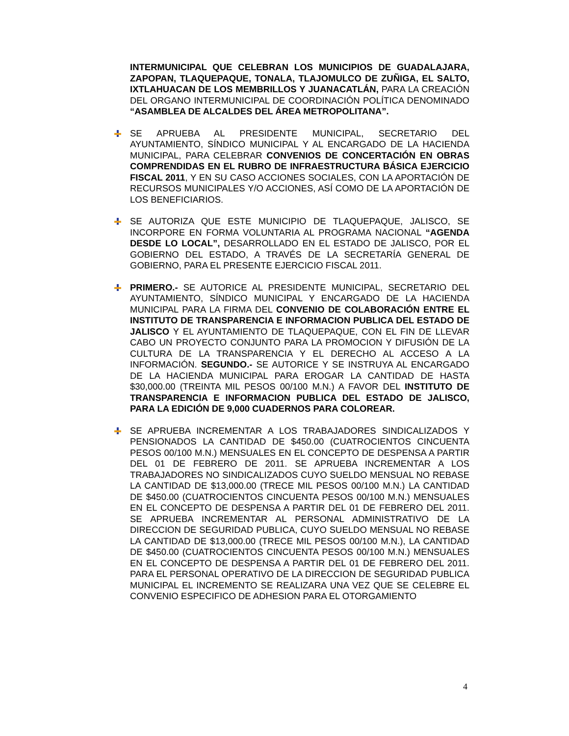INTERMUNICIPAL QUE CELEBRAN LOS MUNICIPIOS DE GUADALAJARA, ZAPOPAN, TLAQUEPAQUE, TONALA, TLAJOMULCO DE ZUÑIGA, EL SALTO, IXTLAHUACAN DE LOS MEMBRILLOS Y JUANACATLÁN, PARA LA CREACIÓN DEL ORGANO INTERMUNICIPAL DE COORDINACIÓN POLÍTICA DENOMINADO “ASAMBLEA DE ALCALDES DEL ÁREA METROPOLITANA”.
SE APRUEBA AL PRESIDENTE MUNICIPAL, SECRETARIO DEL AYUNTAMIENTO, SÍNDICO MUNICIPAL Y AL ENCARGADO DE LA HACIENDA MUNICIPAL, PARA CELEBRAR CONVENIOS DE CONCERTACIÓN EN OBRAS COMPRENDIDAS EN EL RUBRO DE INFRAESTRUCTURA BÁSICA EJERCICIO FISCAL 2011, Y EN SU CASO ACCIONES SOCIALES, CON LA APORTACIÓN DE RECURSOS MUNICIPALES Y/O ACCIONES, ASÍ COMO DE LA APORTACIÓN DE LOS BENEFICIARIOS.
SE AUTORIZA QUE ESTE MUNICIPIO DE TLAQUEPAQUE, JALISCO, SE INCORPORE EN FORMA VOLUNTARIA AL PROGRAMA NACIONAL “AGENDA DESDE LO LOCAL”, DESARROLLADO EN EL ESTADO DE JALISCO, POR EL GOBIERNO DEL ESTADO, A TRAVÉS DE LA SECRETARÍA GENERAL DE GOBIERNO, PARA EL PRESENTE EJERCICIO FISCAL 2011.
PRIMERO.- SE AUTORICE AL PRESIDENTE MUNICIPAL, SECRETARIO DEL AYUNTAMIENTO, SÍNDICO MUNICIPAL Y ENCARGADO DE LA HACIENDA MUNICIPAL PARA LA FIRMA DEL CONVENIO DE COLABORACIÓN ENTRE EL INSTITUTO DE TRANSPARENCIA E INFORMACION PUBLICA DEL ESTADO DE JALISCO Y EL AYUNTAMIENTO DE TLAQUEPAQUE, CON EL FIN DE LLEVAR CABO UN PROYECTO CONJUNTO PARA LA PROMOCION Y DIFUSIÓN DE LA CULTURA DE LA TRANSPARENCIA Y EL DERECHO AL ACCESO A LA INFORMACIÓN. SEGUNDO.- SE AUTORICE Y SE INSTRUYA AL ENCARGADO DE LA HACIENDA MUNICIPAL PARA EROGAR LA CANTIDAD DE HASTA $30,000.00 (TREINTA MIL PESOS 00/100 M.N.) A FAVOR DEL INSTITUTO DE TRANSPARENCIA E INFORMACION PUBLICA DEL ESTADO DE JALISCO, PARA LA EDICIÓN DE 9,000 CUADERNOS PARA COLOREAR.
SE APRUEBA INCREMENTAR A LOS TRABAJADORES SINDICALIZADOS Y PENSIONADOS LA CANTIDAD DE $450.00 (CUATROCIENTOS CINCUENTA PESOS 00/100 M.N.) MENSUALES EN EL CONCEPTO DE DESPENSA A PARTIR DEL 01 DE FEBRERO DE 2011. SE APRUEBA INCREMENTAR A LOS TRABAJADORES NO SINDICALIZADOS CUYO SUELDO MENSUAL NO REBASE LA CANTIDAD DE $13,000.00 (TRECE MIL PESOS 00/100 M.N.) LA CANTIDAD DE $450.00 (CUATROCIENTOS CINCUENTA PESOS 00/100 M.N.) MENSUALES EN EL CONCEPTO DE DESPENSA A PARTIR DEL 01 DE FEBRERO DEL 2011. SE APRUEBA INCREMENTAR AL PERSONAL ADMINISTRATIVO DE LA DIRECCION DE SEGURIDAD PUBLICA, CUYO SUELDO MENSUAL NO REBASE LA CANTIDAD DE $13,000.00 (TRECE MIL PESOS 00/100 M.N.), LA CANTIDAD DE $450.00 (CUATROCIENTOS CINCUENTA PESOS 00/100 M.N.) MENSUALES EN EL CONCEPTO DE DESPENSA A PARTIR DEL 01 DE FEBRERO DEL 2011. PARA EL PERSONAL OPERATIVO DE LA DIRECCION DE SEGURIDAD PUBLICA MUNICIPAL EL INCREMENTO SE REALIZARA UNA VEZ QUE SE CELEBRE EL CONVENIO ESPECIFICO DE ADHESION PARA EL OTORGAMIENTO
4